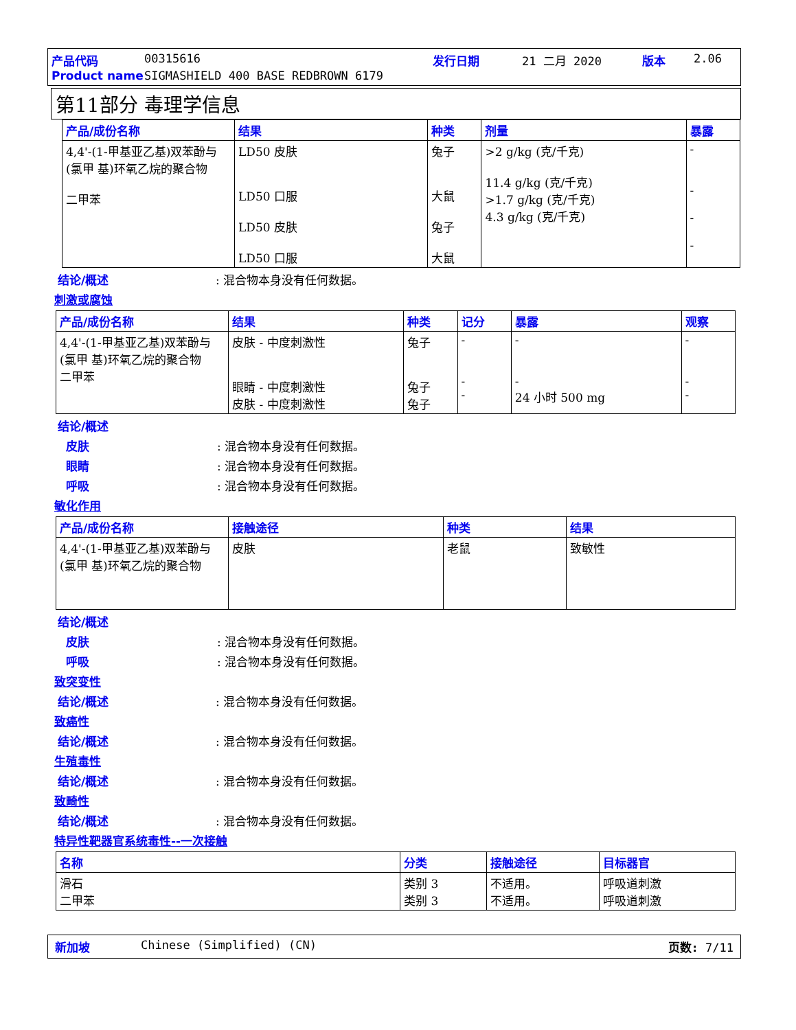产品代码 00315616 发行日期 21 二月 2020 版本 2.06
Product name SIGMASHIELD 400 BASE REDBROWN 6179
第11部分 毒理学信息
| 产品/成份名称 | 结果 | 种类 | 剂量 | 暴露 |
| --- | --- | --- | --- | --- |
| 4,4'-(1-甲基亚乙基)双苯酚与(氯甲 基)环氧乙烷的聚合物 二甲苯 | LD50 皮肤 LD50 口服 LD50 皮肤 LD50 口服 | 兔子 大鼠 兔子 大鼠 | >2 g/kg (克/千克) 11.4 g/kg (克/千克) >1.7 g/kg (克/千克) 4.3 g/kg (克/千克) | - - - - |
结论/概述: 混合物本身没有任何数据。
刺激或腐蚀
| 产品/成份名称 | 结果 | 种类 | 记分 | 暴露 | 观察 |
| --- | --- | --- | --- | --- | --- |
| 4,4'-(1-甲基亚乙基)双苯酚与(氯甲 基)环氧乙烷的聚合物 二甲苯 | 皮肤 - 中度刺激性 眼睛 - 中度刺激性 皮肤 - 中度刺激性 | 兔子 兔子 兔子 | - - - | - - 24 小时 500 mg | - - - |
结论/概述
皮肤: 混合物本身没有任何数据。
眼睛: 混合物本身没有任何数据。
呼吸: 混合物本身没有任何数据。
敏化作用
| 产品/成份名称 | 接触途径 | 种类 | 结果 |
| --- | --- | --- | --- |
| 4,4'-(1-甲基亚乙基)双苯酚与(氯甲 基)环氧乙烷的聚合物 | 皮肤 | 老鼠 | 致敏性 |
结论/概述
皮肤: 混合物本身没有任何数据。
呼吸: 混合物本身没有任何数据。
致突变性
结论/概述: 混合物本身没有任何数据。
致癌性
结论/概述: 混合物本身没有任何数据。
生殖毒性
结论/概述: 混合物本身没有任何数据。
致畸性
结论/概述: 混合物本身没有任何数据。
特异性靶器官系统毒性--一次接触
| 名称 | 分类 | 接触途径 | 目标器官 |
| --- | --- | --- | --- |
| 滑石 二甲苯 | 类别 3 类别 3 | 不适用。 不适用。 | 呼吸道刺激 呼吸道刺激 |
新加坡 Chinese (Simplified) (CN) 页数: 7/11